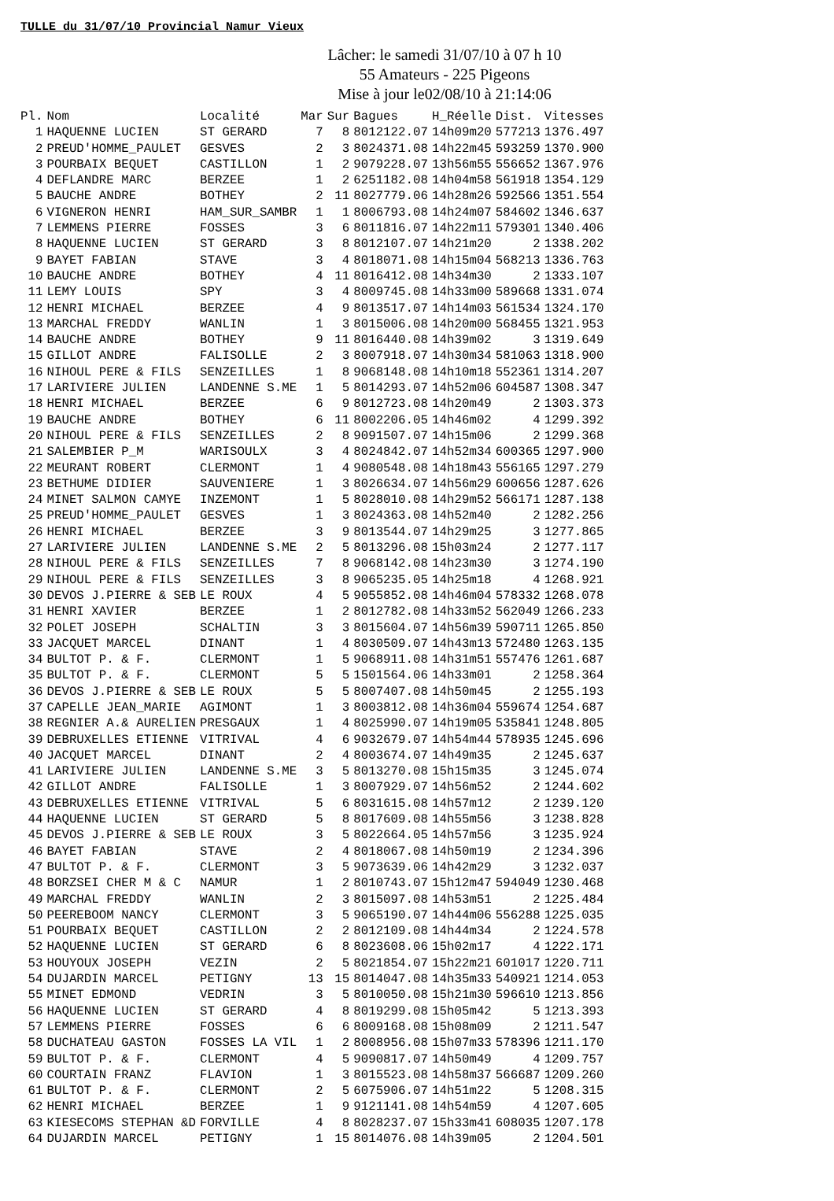TULLE du 31/07/10 Provincial Namur Vieux
Lâcher: le samedi 31/07/10 à 07 h 10
55 Amateurs - 225 Pigeons
Mise à jour le02/08/10 à 21:14:06
| Pl. | Nom | Localité | Mar | Sur | Bagues | H_Réelle | Dist. | Vitesses |
| --- | --- | --- | --- | --- | --- | --- | --- | --- |
| 1 | HAQUENNE LUCIEN | ST GERARD | 7 | 8 | 8012122.07 | 14h09m20 | 577213 | 1376.497 |
| 2 | PREUD'HOMME_PAULET | GESVES | 2 | 3 | 8024371.08 | 14h22m45 | 593259 | 1370.900 |
| 3 | POURBAIX BEQUET | CASTILLON | 1 | 2 | 9079228.07 | 13h56m55 | 556652 | 1367.976 |
| 4 | DEFLANDRE MARC | BERZEE | 1 | 2 | 6251182.08 | 14h04m58 | 561918 | 1354.129 |
| 5 | BAUCHE ANDRE | BOTHEY | 2 | 11 | 8027779.06 | 14h28m26 | 592566 | 1351.554 |
| 6 | VIGNERON HENRI | HAM_SUR_SAMBR | 1 | 1 | 8006793.08 | 14h24m07 | 584602 | 1346.637 |
| 7 | LEMMENS PIERRE | FOSSES | 3 | 6 | 8011816.07 | 14h22m11 | 579301 | 1340.406 |
| 8 | HAQUENNE LUCIEN | ST GERARD | 3 | 8 | 8012107.07 | 14h21m20 | 2 | 1338.202 |
| 9 | BAYET FABIAN | STAVE | 3 | 4 | 8018071.08 | 14h15m04 | 568213 | 1336.763 |
| 10 | BAUCHE ANDRE | BOTHEY | 4 | 11 | 8016412.08 | 14h34m30 | 2 | 1333.107 |
| 11 | LEMY LOUIS | SPY | 3 | 4 | 8009745.08 | 14h33m00 | 589668 | 1331.074 |
| 12 | HENRI MICHAEL | BERZEE | 4 | 9 | 8013517.07 | 14h14m03 | 561534 | 1324.170 |
| 13 | MARCHAL FREDDY | WANLIN | 1 | 3 | 8015006.08 | 14h20m00 | 568455 | 1321.953 |
| 14 | BAUCHE ANDRE | BOTHEY | 9 | 11 | 8016440.08 | 14h39m02 | 3 | 1319.649 |
| 15 | GILLOT ANDRE | FALISOLLE | 2 | 3 | 8007918.07 | 14h30m34 | 581063 | 1318.900 |
| 16 | NIHOUL PERE & FILS | SENZEILLES | 1 | 8 | 9068148.08 | 14h10m18 | 552361 | 1314.207 |
| 17 | LARIVIERE JULIEN | LANDENNE S.ME | 1 | 5 | 8014293.07 | 14h52m06 | 604587 | 1308.347 |
| 18 | HENRI MICHAEL | BERZEE | 6 | 9 | 8012723.08 | 14h20m49 | 2 | 1303.373 |
| 19 | BAUCHE ANDRE | BOTHEY | 6 | 11 | 8002206.05 | 14h46m02 | 4 | 1299.392 |
| 20 | NIHOUL PERE & FILS | SENZEILLES | 2 | 8 | 9091507.07 | 14h15m06 | 2 | 1299.368 |
| 21 | SALEMBIER P_M | WARISOULX | 3 | 4 | 8024842.07 | 14h52m34 | 600365 | 1297.900 |
| 22 | MEURANT ROBERT | CLERMONT | 1 | 4 | 9080548.08 | 14h18m43 | 556165 | 1297.279 |
| 23 | BETHUME DIDIER | SAUVENIERE | 1 | 3 | 8026634.07 | 14h56m29 | 600656 | 1287.626 |
| 24 | MINET SALMON CAMYE | INZEMONT | 1 | 5 | 8028010.08 | 14h29m52 | 566171 | 1287.138 |
| 25 | PREUD'HOMME_PAULET | GESVES | 1 | 3 | 8024363.08 | 14h52m40 | 2 | 1282.256 |
| 26 | HENRI MICHAEL | BERZEE | 3 | 9 | 8013544.07 | 14h29m25 | 3 | 1277.865 |
| 27 | LARIVIERE JULIEN | LANDENNE S.ME | 2 | 5 | 8013296.08 | 15h03m24 | 2 | 1277.117 |
| 28 | NIHOUL PERE & FILS | SENZEILLES | 7 | 8 | 9068142.08 | 14h23m30 | 3 | 1274.190 |
| 29 | NIHOUL PERE & FILS | SENZEILLES | 3 | 8 | 9065235.05 | 14h25m18 | 4 | 1268.921 |
| 30 | DEVOS J.PIERRE & SEB | LE ROUX | 4 | 5 | 9055852.08 | 14h46m04 | 578332 | 1268.078 |
| 31 | HENRI XAVIER | BERZEE | 1 | 2 | 8012782.08 | 14h33m52 | 562049 | 1266.233 |
| 32 | POLET JOSEPH | SCHALTIN | 3 | 3 | 8015604.07 | 14h56m39 | 590711 | 1265.850 |
| 33 | JACQUET MARCEL | DINANT | 1 | 4 | 8030509.07 | 14h43m13 | 572480 | 1263.135 |
| 34 | BULTOT P. & F. | CLERMONT | 1 | 5 | 9068911.08 | 14h31m51 | 557476 | 1261.687 |
| 35 | BULTOT P. & F. | CLERMONT | 5 | 5 | 1501564.06 | 14h33m01 | 2 | 1258.364 |
| 36 | DEVOS J.PIERRE & SEB | LE ROUX | 5 | 5 | 8007407.08 | 14h50m45 | 2 | 1255.193 |
| 37 | CAPELLE JEAN_MARIE | AGIMONT | 1 | 3 | 8003812.08 | 14h36m04 | 559674 | 1254.687 |
| 38 | REGNIER A.& AURELIEN | PRESGAUX | 1 | 4 | 8025990.07 | 14h19m05 | 535841 | 1248.805 |
| 39 | DEBRUXELLES ETIENNE | VITRIVAL | 4 | 6 | 9032679.07 | 14h54m44 | 578935 | 1245.696 |
| 40 | JACQUET MARCEL | DINANT | 2 | 4 | 8003674.07 | 14h49m35 | 2 | 1245.637 |
| 41 | LARIVIERE JULIEN | LANDENNE S.ME | 3 | 5 | 8013270.08 | 15h15m35 | 3 | 1245.074 |
| 42 | GILLOT ANDRE | FALISOLLE | 1 | 3 | 8007929.07 | 14h56m52 | 2 | 1244.602 |
| 43 | DEBRUXELLES ETIENNE | VITRIVAL | 5 | 6 | 8031615.08 | 14h57m12 | 2 | 1239.120 |
| 44 | HAQUENNE LUCIEN | ST GERARD | 5 | 8 | 8017609.08 | 14h55m56 | 3 | 1238.828 |
| 45 | DEVOS J.PIERRE & SEB | LE ROUX | 3 | 5 | 8022664.05 | 14h57m56 | 3 | 1235.924 |
| 46 | BAYET FABIAN | STAVE | 2 | 4 | 8018067.08 | 14h50m19 | 2 | 1234.396 |
| 47 | BULTOT P. & F. | CLERMONT | 3 | 5 | 9073639.06 | 14h42m29 | 3 | 1232.037 |
| 48 | BORZSEI CHER M & C | NAMUR | 1 | 2 | 8010743.07 | 15h12m47 | 594049 | 1230.468 |
| 49 | MARCHAL FREDDY | WANLIN | 2 | 3 | 8015097.08 | 14h53m51 | 2 | 1225.484 |
| 50 | PEEREBOOM NANCY | CLERMONT | 3 | 5 | 9065190.07 | 14h44m06 | 556288 | 1225.035 |
| 51 | POURBAIX BEQUET | CASTILLON | 2 | 2 | 8012109.08 | 14h44m34 | 2 | 1224.578 |
| 52 | HAQUENNE LUCIEN | ST GERARD | 6 | 8 | 8023608.06 | 15h02m17 | 4 | 1222.171 |
| 53 | HOUYOUX JOSEPH | VEZIN | 2 | 5 | 8021854.07 | 15h22m21 | 601017 | 1220.711 |
| 54 | DUJARDIN MARCEL | PETIGNY | 13 | 15 | 8014047.08 | 14h35m33 | 540921 | 1214.053 |
| 55 | MINET EDMOND | VEDRIN | 3 | 5 | 8010050.08 | 15h21m30 | 596610 | 1213.856 |
| 56 | HAQUENNE LUCIEN | ST GERARD | 4 | 8 | 8019299.08 | 15h05m42 | 5 | 1213.393 |
| 57 | LEMMENS PIERRE | FOSSES | 6 | 6 | 8009168.08 | 15h08m09 | 2 | 1211.547 |
| 58 | DUCHATEAU GASTON | FOSSES LA VIL | 1 | 2 | 8008956.08 | 15h07m33 | 578396 | 1211.170 |
| 59 | BULTOT P. & F. | CLERMONT | 4 | 5 | 9090817.07 | 14h50m49 | 4 | 1209.757 |
| 60 | COURTAIN FRANZ | FLAVION | 1 | 3 | 8015523.08 | 14h58m37 | 566687 | 1209.260 |
| 61 | BULTOT P. & F. | CLERMONT | 2 | 5 | 6075906.07 | 14h51m22 | 5 | 1208.315 |
| 62 | HENRI MICHAEL | BERZEE | 1 | 9 | 9121141.08 | 14h54m59 | 4 | 1207.605 |
| 63 | KIESECOMS STEPHAN &D | FORVILLE | 4 | 8 | 8028237.07 | 15h33m41 | 608035 | 1207.178 |
| 64 | DUJARDIN MARCEL | PETIGNY | 1 | 15 | 8014076.08 | 14h39m05 | 2 | 1204.501 |